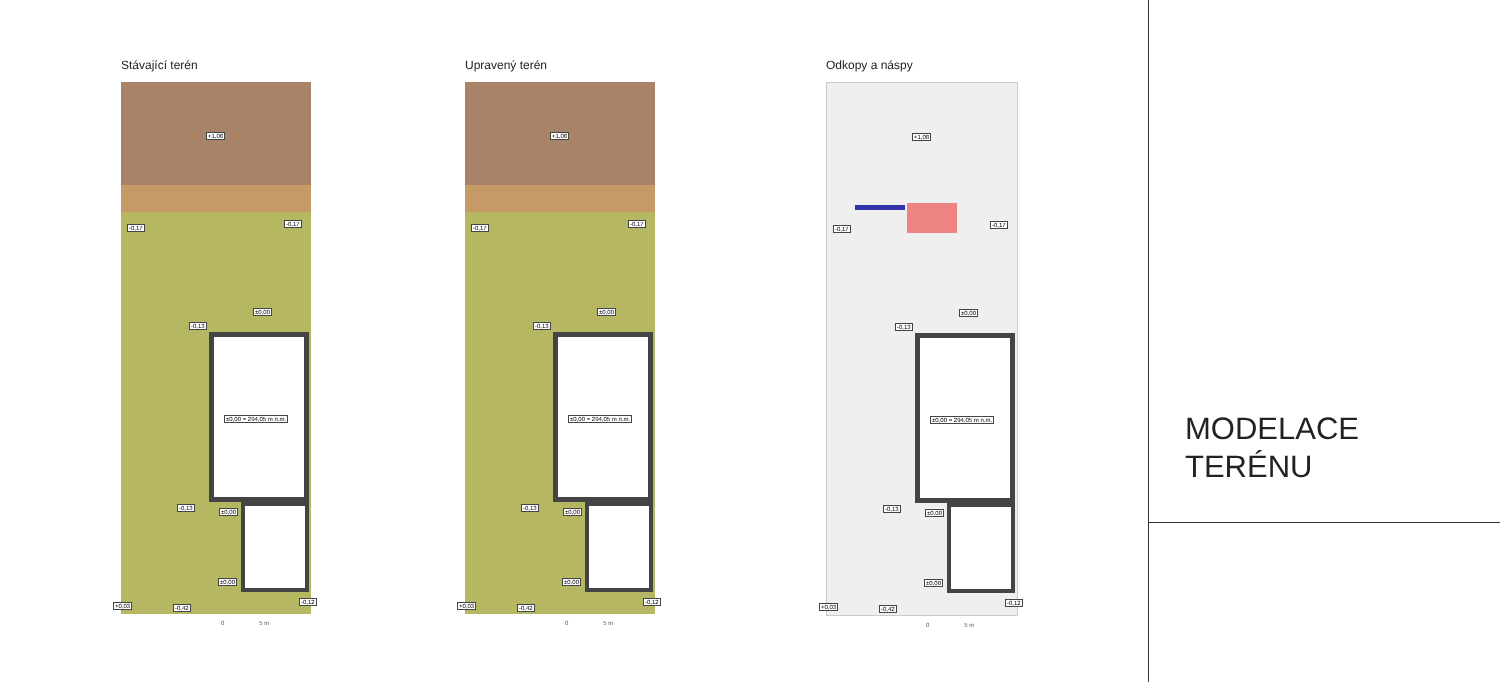Stávající terén
+1,08
-0,17
-0,17
±0,00
-0,13
±0,00 = 294,05 m n.m.
-0,13
±0,00
±0,00
+0,03 -0,42
-0,12
0 5 m
Upravený terén
+1,08
-0,17
-0,17
±0,00
-0,13
±0,00 = 294,05 m n.m.
-0,13
±0,00
±0,00
+0,03 -0,42
-0,12
0 5 m
Odkopy a náspy
+1,08
-0,17
-0,17
±0,00
-0,13
±0,00 = 294,05 m n.m.
-0,13
±0,00
±0,00
+0,03 -0,42
-0,12
0 5 m
MODELACE
TERÉNU